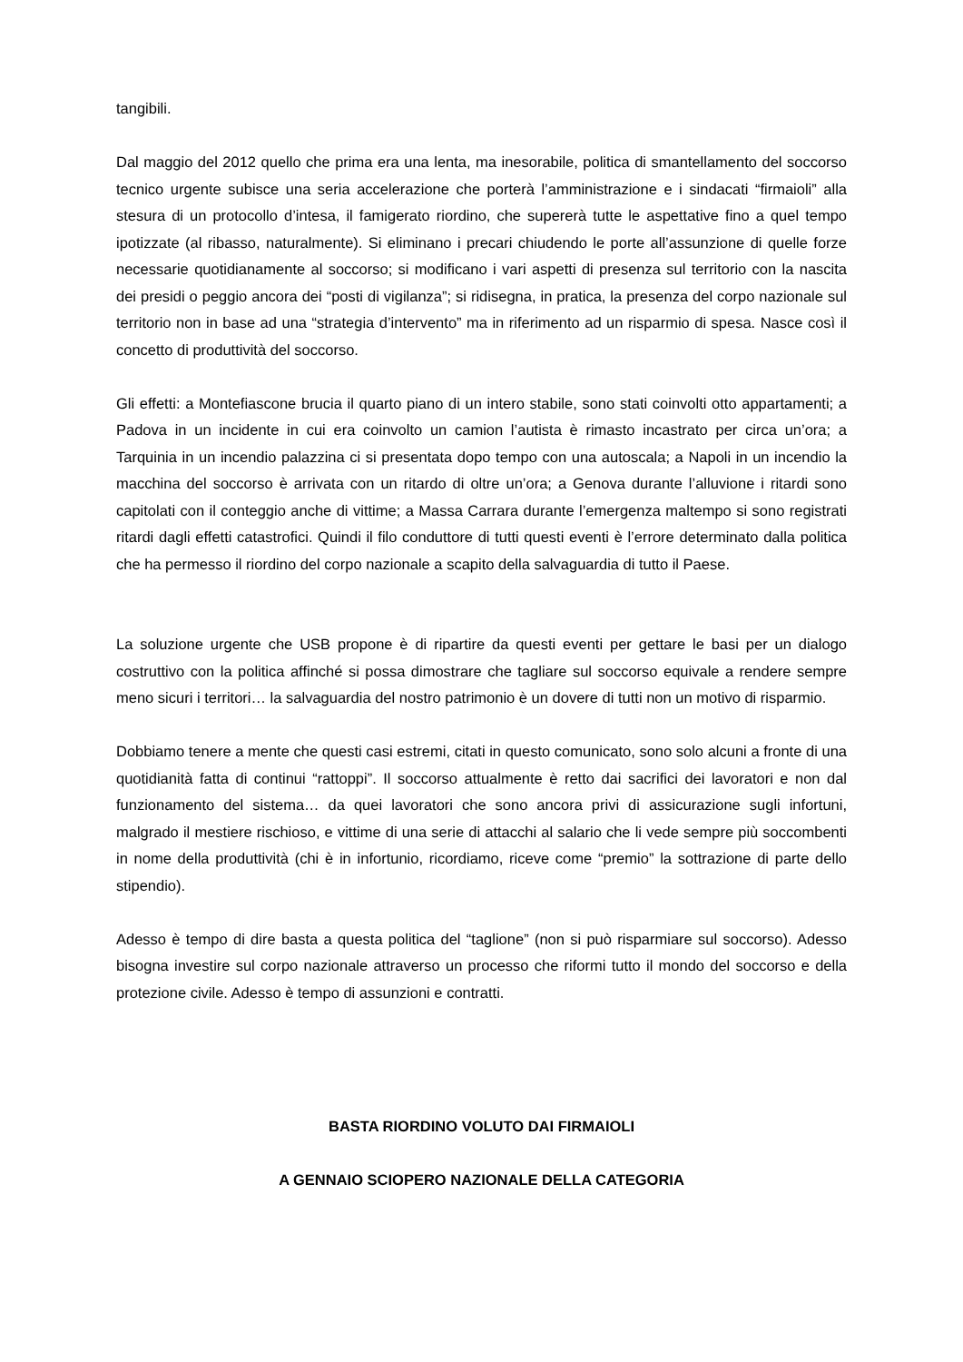tangibili.
Dal maggio del 2012 quello che prima era una lenta, ma inesorabile, politica di smantellamento del soccorso tecnico urgente subisce una seria accelerazione che porterà l’amministrazione e i sindacati “firmaioli” alla stesura di un protocollo d’intesa, il famigerato riordino, che supererà tutte le aspettative fino a quel tempo ipotizzate (al ribasso, naturalmente). Si eliminano i precari chiudendo le porte all’assunzione di quelle forze necessarie quotidianamente al soccorso; si modificano i vari aspetti di presenza sul territorio con la nascita dei presidi o peggio ancora dei “posti di vigilanza”; si ridisegna, in pratica, la presenza del corpo nazionale sul territorio non in base ad una “strategia d’intervento” ma in riferimento ad un risparmio di spesa. Nasce così il concetto di produttività del soccorso.
Gli effetti: a Montefiascone brucia il quarto piano di un intero stabile, sono stati coinvolti otto appartamenti; a Padova in un incidente in cui era coinvolto un camion l’autista è rimasto incastrato per circa un’ora; a Tarquinia in un incendio palazzina ci si presentata dopo tempo con una autoscala; a Napoli in un incendio la macchina del soccorso è arrivata con un ritardo di oltre un’ora; a Genova durante l’alluvione i ritardi sono capitolati con il conteggio anche di vittime; a Massa Carrara durante l’emergenza maltempo si sono registrati ritardi dagli effetti catastrofici. Quindi il filo conduttore di tutti questi eventi è l’errore determinato dalla politica che ha permesso il riordino del corpo nazionale a scapito della salvaguardia di tutto il Paese.
La soluzione urgente che USB propone è di ripartire da questi eventi per gettare le basi per un dialogo costruttivo con la politica affinché si possa dimostrare che tagliare sul soccorso equivale a rendere sempre meno sicuri i territori… la salvaguardia del nostro patrimonio è un dovere di tutti non un motivo di risparmio.
Dobbiamo tenere a mente che questi casi estremi, citati in questo comunicato, sono solo alcuni a fronte di una quotidianità fatta di continui “rattoppi”. Il soccorso attualmente è retto dai sacrifici dei lavoratori e non dal funzionamento del sistema… da quei lavoratori che sono ancora privi di assicurazione sugli infortuni, malgrado il mestiere rischioso, e vittime di una serie di attacchi al salario che li vede sempre più soccombenti in nome della produttività (chi è in infortunio, ricordiamo, riceve come “premio” la sottrazione di parte dello stipendio).
Adesso è tempo di dire basta a questa politica del “taglione” (non si può risparmiare sul soccorso). Adesso bisogna investire sul corpo nazionale attraverso un processo che riformi tutto il mondo del soccorso e della protezione civile. Adesso è tempo di assunzioni e contratti.
BASTA RIORDINO VOLUTO DAI FIRMAIOLI
A GENNAIO SCIOPERO NAZIONALE DELLA CATEGORIA